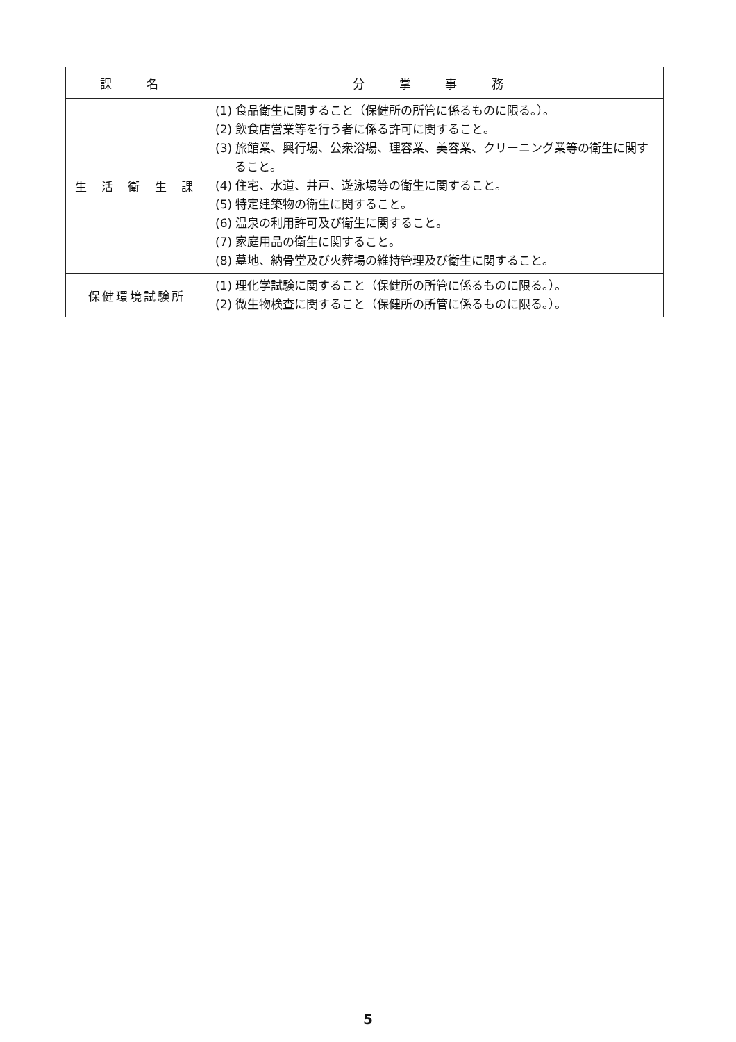| 課 名 | 分 掌 事 務 |
| --- | --- |
| 生 活 衛 生 課 | (1) 食品衛生に関すること（保健所の所管に係るものに限る。）。 (2) 飲食店営業等を行う者に係る許可に関すること。 (3) 旅館業、興行場、公衆浴場、理容業、美容業、クリーニング業等の衛生に関すること。 (4) 住宅、水道、井戸、遊泳場等の衛生に関すること。 (5) 特定建築物の衛生に関すること。 (6) 温泉の利用許可及び衛生に関すること。 (7) 家庭用品の衛生に関すること。 (8) 墓地、納骨堂及び火葬場の維持管理及び衛生に関すること。 |
| 保健環境試験所 | (1) 理化学試験に関すること（保健所の所管に係るものに限る。）。 (2) 微生物検査に関すること（保健所の所管に係るものに限る。）。 |
5